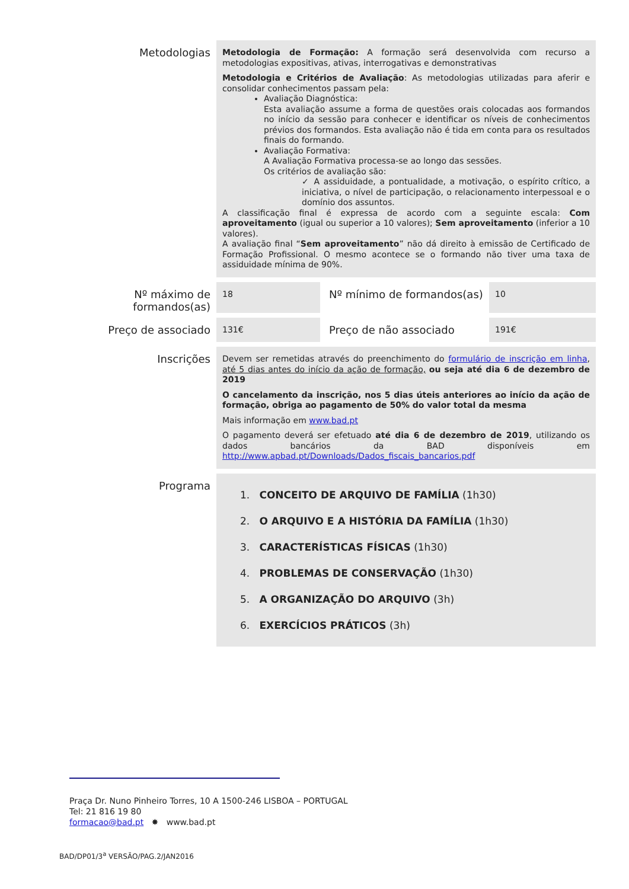| Metodologias | Metodologia de Formação: A formação será desenvolvida com recurso a metodologias expositivas, ativas, interrogativas e demonstrativas Metodologia e Critérios de Avaliação : As metodologias utilizadas para aferir e consolidar conhecimentos passam pela: Avaliação Diagnóstica: Esta avaliação assume a forma de questões orais colocadas aos formandos no início da sessão para conhecer e identificar os níveis de conhecimentos prévios dos formandos. Esta avaliação não é tida em conta para os resultados finais do formando. Avaliação Formativa: A Avaliação Formativa processa-se ao longo das sessões. Os critérios de avaliação são: ✓ A assiduidade, a pontualidade, a motivação, o espírito crítico, a iniciativa, o nível de participação, o relacionamento interpessoal e o domínio dos assuntos. A classificação final é expressa de acordo com a seguinte escala: Com aproveitamento (igual ou superior a 10 valores); Sem aproveitamento (inferior a 10 valores). A avaliação final “ Sem aproveitamento ” não dá direito à emissão de Certificado de Formação Profissional. O mesmo acontece se o formando não tiver uma taxa de assiduidade mínima de 90%. | | |
| Nº máximo de formandos(as) | 18 | Nº mínimo de formandos(as) | 10 |
| Preço de associado | 131€ | Preço de não associado | 191€ |
| Inscrições | Devem ser remetidas através do preenchimento do formulário de inscrição em linha , até 5 dias antes do início da ação de formação, ou seja até dia 6 de dezembro de 2019 O cancelamento da inscrição, nos 5 dias úteis anteriores ao início da ação de formação, obriga ao pagamento de 50% do valor total da mesma Mais informação em www.bad.pt O pagamento deverá ser efetuado até dia 6 de dezembro de 2019 , utilizando os dados bancários da BAD disponíveis em http://www.apbad.pt/Downloads/Dados_fiscais_bancarios.pdf | | |
| Programa | 1. CONCEITO DE ARQUIVO DE FAMÍLIA (1h30) 2. O ARQUIVO E A HISTÓRIA DA FAMÍLIA (1h30) 3. CARACTERÍSTICAS FÍSICAS (1h30) 4. PROBLEMAS DE CONSERVAÇÃO (1h30) 5. A ORGANIZAÇÃO DO ARQUIVO (3h) 6. EXERCÍCIOS PRÁTICOS (3h) | | |
Praça Dr. Nuno Pinheiro Torres, 10 A 1500-246 LISBOA – PORTUGAL
Tel: 21 816 19 80
formacao@bad.pt ✸ www.bad.pt
BAD/DP01/3<sup>a</sup> VERSÃO/PAG.2/JAN2016